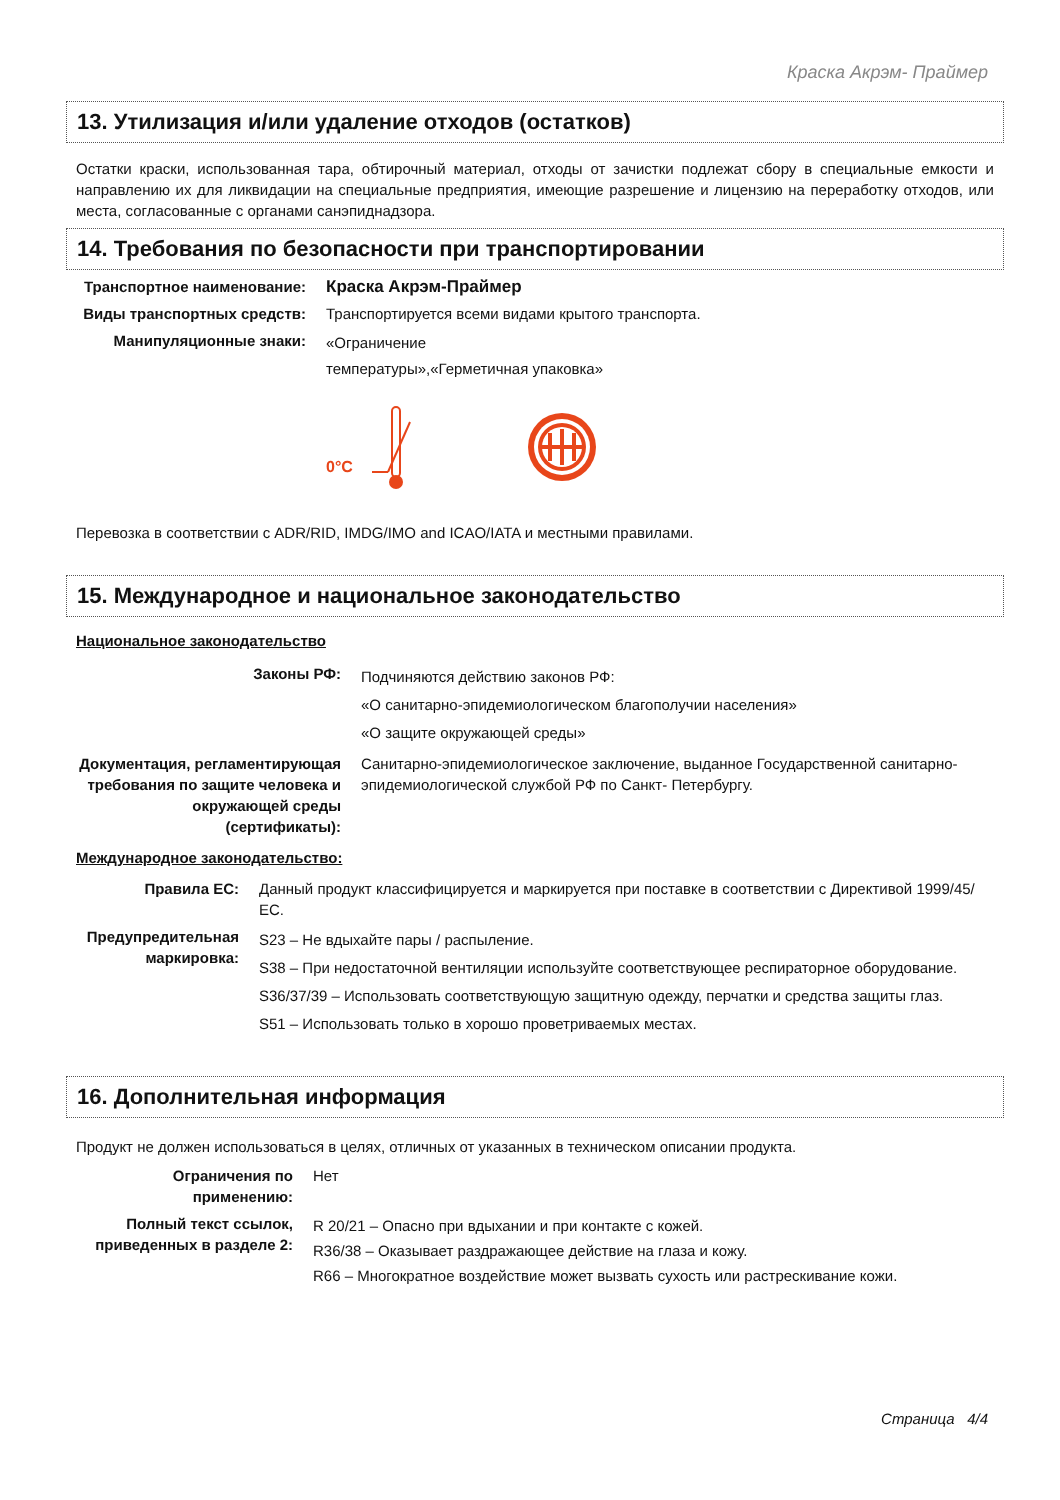Краска Акрэм- Праймер
13. Утилизация и/или удаление отходов (остатков)
Остатки краски, использованная тара, обтирочный материал, отходы от зачистки подлежат сбору в специальные емкости и направлению их для ликвидации на специальные предприятия, имеющие разрешение и лицензию на переработку отходов, или места, согласованные с органами санэпиднадзора.
14. Требования по безопасности при транспортировании
Транспортное наименование:
Краска Акрэм-Праймер
Виды транспортных средств:
Транспортируется всеми видами крытого транспорта.
Манипуляционные знаки:
«Ограничение
температуры»,«Герметичная упаковка»
0°C
Перевозка в соответствии с ADR/RID, IMDG/IMO and ICAO/IATA и местными правилами.
15. Международное и национальное законодательство
Национальное законодательство
Законы РФ:
Подчиняются действию законов РФ:
«О санитарно-эпидемиологическом благополучии населения»
«О защите окружающей среды»
Документация, регламентирующая требования по защите человека и окружающей среды (сертификаты):
Санитарно-эпидемиологическое заключение, выданное Государственной санитарно-эпидемиологической службой РФ по Санкт- Петербургу.
Международное законодательство:
Правила ЕС: Данный продукт классифицируется и маркируется при поставке в соответствии с Директивой 1999/45/ЕС.
Предупредительная маркировка:
S23 – Не вдыхайте пары / распыление.
S38 – При недостаточной вентиляции используйте соответствующее респираторное оборудование.
S36/37/39 – Использовать соответствующую защитную одежду, перчатки и средства защиты глаз.
S51 – Использовать только в хорошо проветриваемых местах.
16. Дополнительная информация
Продукт не должен использоваться в целях, отличных от указанных в техническом описании продукта.
Ограничения по применению:
Нет
Полный текст ссылок, приведенных в разделе 2:
R 20/21 – Опасно при вдыхании и при контакте с кожей.
R36/38 – Оказывает раздражающее действие на глаза и кожу.
R66 – Многократное воздействие может вызвать сухость или растрескивание кожи.
Страница 4/4